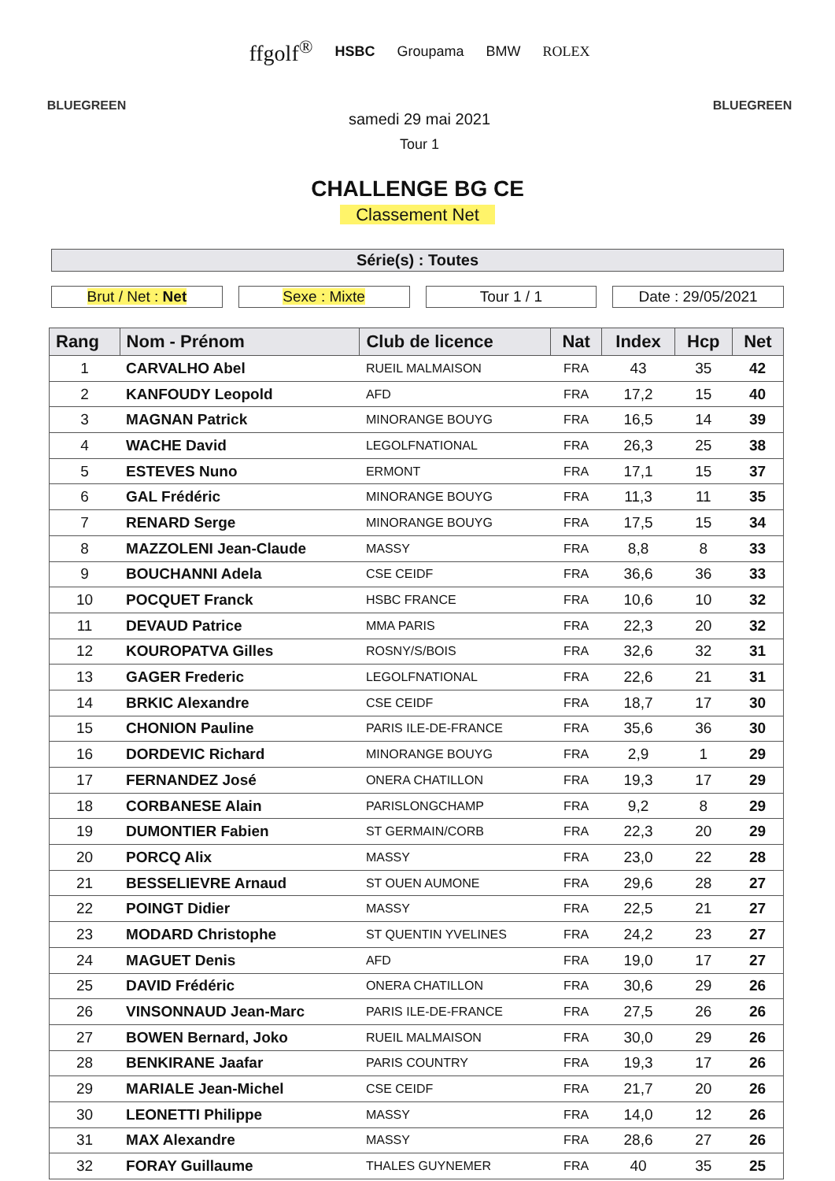BLUEGREEN
ffgolf<sup>®</sup> HSBC Groupama BMW ROLEX
samedi 29 mai 2021
Tour 1
BLUEGREEN
CHALLENGE BG CE
Classement Net
Série(s) : Toutes
Brut / Net : Net Sexe : Mixte Tour 1 / 1 Date : 29/05/2021
| Rang | Nom - Prénom | Club de licence | Nat | Index | Hcp | Net |
| --- | --- | --- | --- | --- | --- | --- |
| 1 | CARVALHO Abel | RUEIL MALMAISON | FRA | 43 | 35 | 42 |
| 2 | KANFOUDY Leopold | AFD | FRA | 17,2 | 15 | 40 |
| 3 | MAGNAN Patrick | MINORANGE BOUYG | FRA | 16,5 | 14 | 39 |
| 4 | WACHE David | LEGOLFNATIONAL | FRA | 26,3 | 25 | 38 |
| 5 | ESTEVES Nuno | ERMONT | FRA | 17,1 | 15 | 37 |
| 6 | GAL Frédéric | MINORANGE BOUYG | FRA | 11,3 | 11 | 35 |
| 7 | RENARD Serge | MINORANGE BOUYG | FRA | 17,5 | 15 | 34 |
| 8 | MAZZOLENI Jean-Claude | MASSY | FRA | 8,8 | 8 | 33 |
| 9 | BOUCHANNI Adela | CSE CEIDF | FRA | 36,6 | 36 | 33 |
| 10 | POCQUET Franck | HSBC FRANCE | FRA | 10,6 | 10 | 32 |
| 11 | DEVAUD Patrice | MMA PARIS | FRA | 22,3 | 20 | 32 |
| 12 | KOUROPATVA Gilles | ROSNY/S/BOIS | FRA | 32,6 | 32 | 31 |
| 13 | GAGER Frederic | LEGOLFNATIONAL | FRA | 22,6 | 21 | 31 |
| 14 | BRKIC Alexandre | CSE CEIDF | FRA | 18,7 | 17 | 30 |
| 15 | CHONION Pauline | PARIS ILE-DE-FRANCE | FRA | 35,6 | 36 | 30 |
| 16 | DORDEVIC Richard | MINORANGE BOUYG | FRA | 2,9 | 1 | 29 |
| 17 | FERNANDEZ José | ONERA CHATILLON | FRA | 19,3 | 17 | 29 |
| 18 | CORBANESE Alain | PARISLONGCHAMP | FRA | 9,2 | 8 | 29 |
| 19 | DUMONTIER Fabien | ST GERMAIN/CORB | FRA | 22,3 | 20 | 29 |
| 20 | PORCQ Alix | MASSY | FRA | 23,0 | 22 | 28 |
| 21 | BESSELIEVRE Arnaud | ST OUEN AUMONE | FRA | 29,6 | 28 | 27 |
| 22 | POINGT Didier | MASSY | FRA | 22,5 | 21 | 27 |
| 23 | MODARD Christophe | ST QUENTIN YVELINES | FRA | 24,2 | 23 | 27 |
| 24 | MAGUET Denis | AFD | FRA | 19,0 | 17 | 27 |
| 25 | DAVID Frédéric | ONERA CHATILLON | FRA | 30,6 | 29 | 26 |
| 26 | VINSONNAUD Jean-Marc | PARIS ILE-DE-FRANCE | FRA | 27,5 | 26 | 26 |
| 27 | BOWEN Bernard, Joko | RUEIL MALMAISON | FRA | 30,0 | 29 | 26 |
| 28 | BENKIRANE Jaafar | PARIS COUNTRY | FRA | 19,3 | 17 | 26 |
| 29 | MARIALE Jean-Michel | CSE CEIDF | FRA | 21,7 | 20 | 26 |
| 30 | LEONETTI Philippe | MASSY | FRA | 14,0 | 12 | 26 |
| 31 | MAX Alexandre | MASSY | FRA | 28,6 | 27 | 26 |
| 32 | FORAY Guillaume | THALES GUYNEMER | FRA | 40 | 35 | 25 |